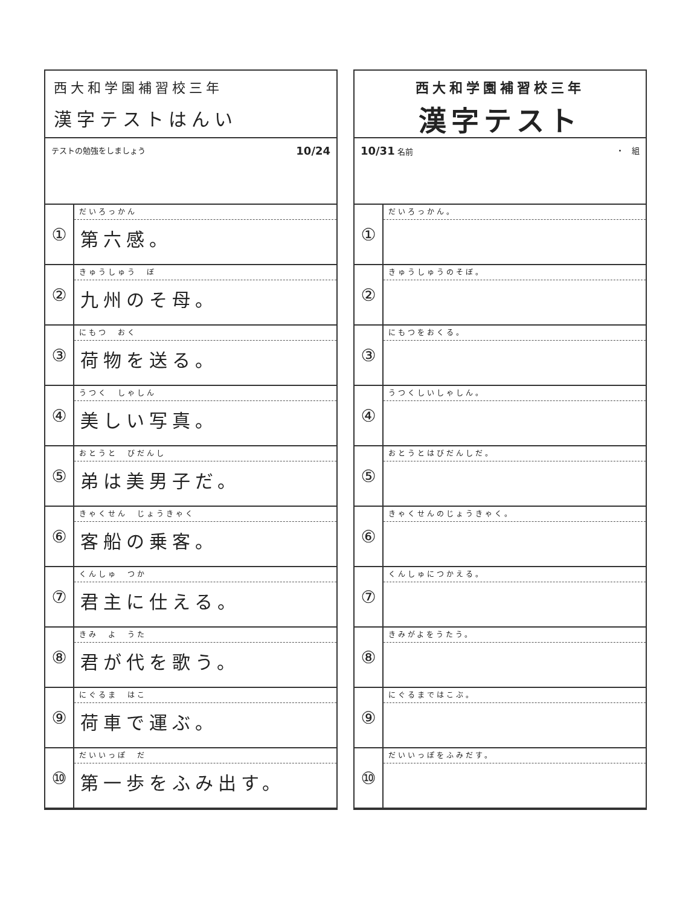西大和学園補習校三年
漢字テストはんい
テストの勉強をしましょう 10/24
| ① | だいろっかん 第六感。 |
| ② | きゅうしゅう ぼ 九州のそ母。 |
| ③ | にもつ おく 荷物を送る。 |
| ④ | うつく しゃしん 美しい写真。 |
| ⑤ | おとうと びだんし 弟は美男子だ。 |
| ⑥ | きゃくせん じょうきゃく 客船の乗客。 |
| ⑦ | くんしゅ つか 君主に仕える。 |
| ⑧ | きみ よ うた 君が代を歌う。 |
| ⑨ | にぐるま はこ 荷車で運ぶ。 |
| ⑩ | だいいっぽ だ 第一歩をふみ出す。 |
西大和学園補習校三年
漢字テスト
10/31 名前 ・　組
| ① | だいろっかん。 |
| ② | きゅうしゅうのそぼ。 |
| ③ | にもつをおくる。 |
| ④ | うつくしいしゃしん。 |
| ⑤ | おとうとはびだんしだ。 |
| ⑥ | きゃくせんのじょうきゃく。 |
| ⑦ | くんしゅにつかえる。 |
| ⑧ | きみがよをうたう。 |
| ⑨ | にぐるまではこぶ。 |
| ⑩ | だいいっぽをふみだす。 |